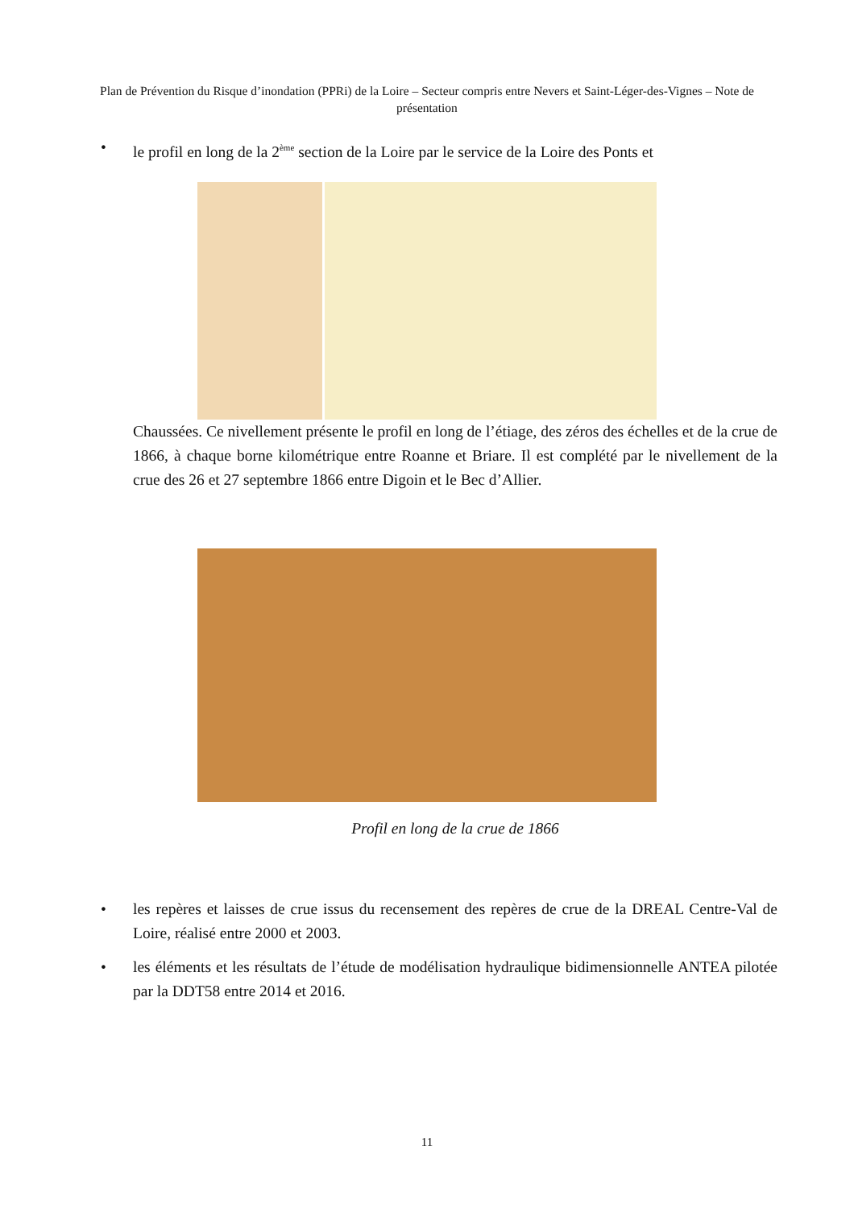Plan de Prévention du Risque d’inondation (PPRi) de la Loire – Secteur compris entre Nevers et Saint-Léger-des-Vignes – Note de présentation
• le profil en long de la 2<sup>ème</sup> section de la Loire par le service de la Loire des Ponts et
Chaussées. Ce nivellement présente le profil en long de l’étiage, des zéros des échelles et de la crue de 1866, à chaque borne kilométrique entre Roanne et Briare. Il est complété par le nivellement de la crue des 26 et 27 septembre 1866 entre Digoin et le Bec d’Allier.
Profil en long de la crue de 1866
• les repères et laisses de crue issus du recensement des repères de crue de la DREAL Centre-Val de Loire, réalisé entre 2000 et 2003.
• les éléments et les résultats de l’étude de modélisation hydraulique bidimensionnelle ANTEA pilotée par la DDT58 entre 2014 et 2016.
11